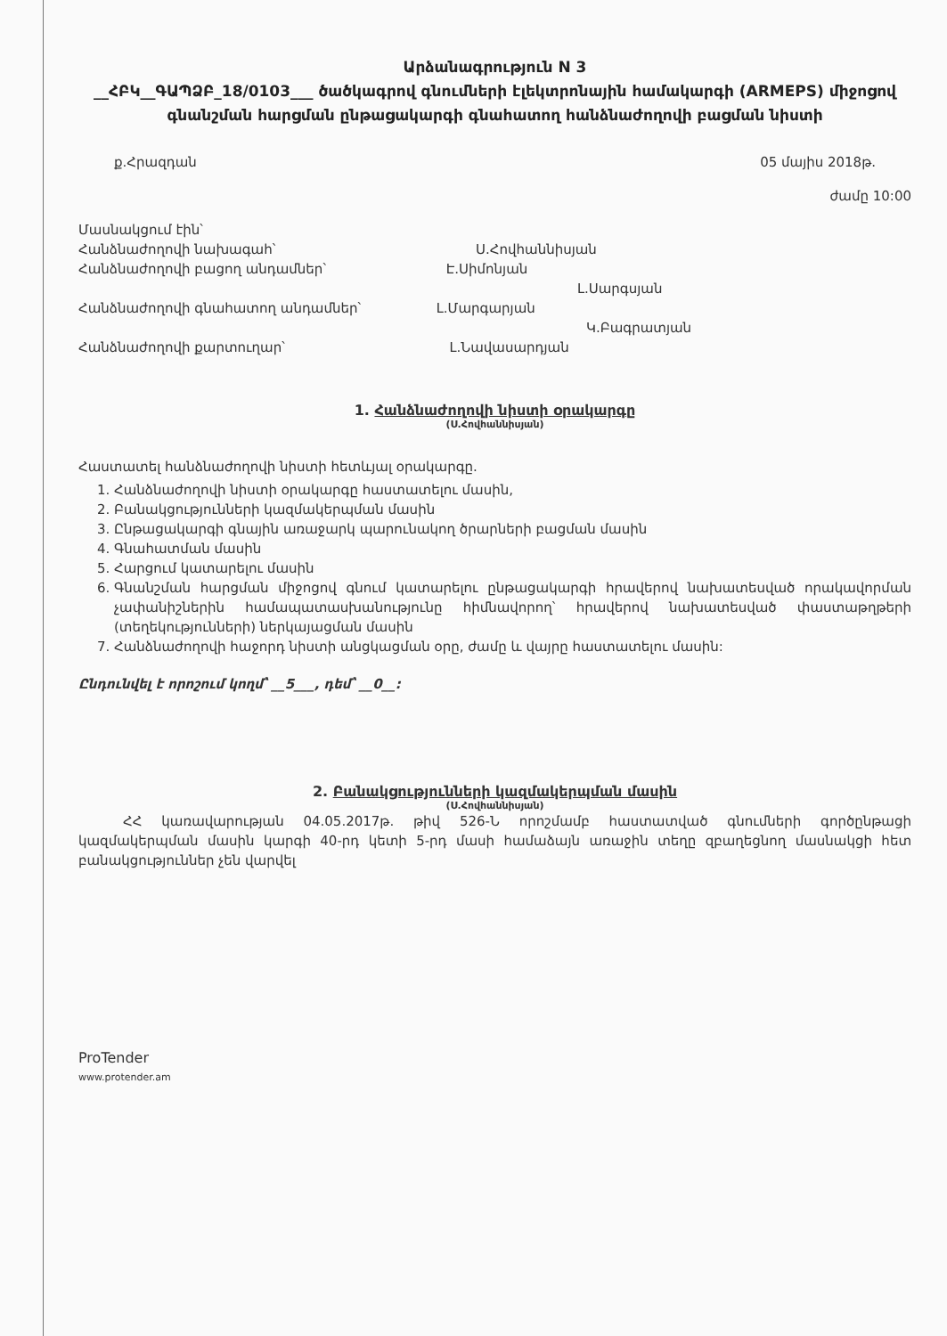Արձանագրություն N 3
__ՀԲԿ__ԳԱՊՁԲ_18/0103___ ծածկագրով գնումների էլեկտրոնային համակարգի (ARMEPS) միջոցով գնանշման հարցման ընթացակարգի գնահատող հանձնաժողովի բացման նիստի
ք.Հրազդան 05 մայիս 2018թ.
ժամը 10:00
Մասնակցում էին՝
Հանձնաժողովի նախագահ՝ Ս.Հովհաննիսյան
Հանձնաժողովի բացող անդամներ՝ Է.Սիմոնյան
Լ.Սարգսյան
Հանձնաժողովի գնահատող անդամներ՝ Լ.Մարգարյան
Կ.Բագրատյան
Հանձնաժողովի քարտուղար՝ Լ.Նավասարդյան
1. Հանձնաժողովի նիստի օրակարգը
(Ս.Հովհաննիսյան)
Հաստատել հանձնաժողովի նիստի հետևյալ օրակարգը.
1. Հանձնաժողովի նիստի օրակարգը հաստատելու մասին,
2. Բանակցությունների կազմակերպման մասին
3. Ընթացակարգի գնային առաջարկ պարունակող ծրարների բացման մասին
4. Գնահատման մասին
5. Հարցում կատարելու մասին
6. Գնանշման հարցման միջոցով գնում կատարելու ընթացակարգի հրավերով նախատեսված որակավորման չափանիշներին համապատասխանությունը հիմնավորող՝ հրավերով նախատեսված փաստաթղթերի (տեղեկությունների) ներկայացման մասին
7. Հանձնաժողովի հաջորդ նիստի անցկացման օրը, ժամը և վայրը հաստատելու մասին:
Ընդունվել է որոշում կողմ՝ __5___, դեմ՝ __0__:
2. Բանակցությունների կազմակերպման մասին
(Ս.Հովհաննիսյան)
ՀՀ կառավարության 04.05.2017թ. թիվ 526-Ն որոշմամբ հաստատված գնումների գործընթացի կազմակերպման մասին կարգի 40-րդ կետի 5-րդ մասի համաձայն առաջին տեղը զբաղեցնող մասնակցի հետ բանակցություններ չեն վարվել
ProTender
www.protender.am